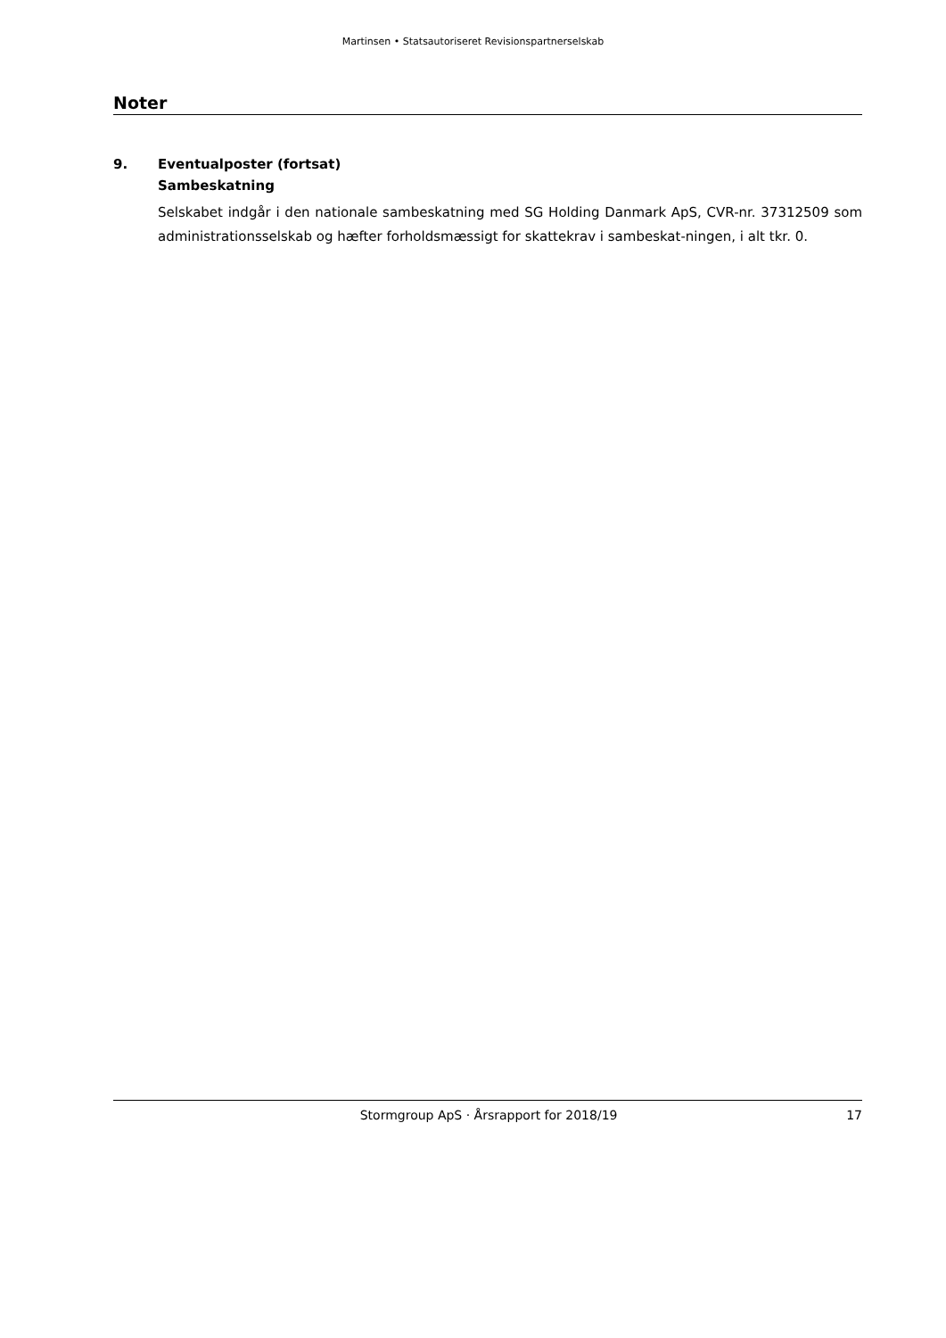Martinsen • Statsautoriseret Revisionspartnerselskab
Noter
9. Eventualposter (fortsat)
Sambeskatning
Selskabet indgår i den nationale sambeskatning med SG Holding Danmark ApS, CVR-nr. 37312509 som administrationsselskab og hæfter forholdsmæssigt for skattekrav i sambeskat-ningen, i alt tkr. 0.
Stormgroup ApS · Årsrapport for 2018/19 17